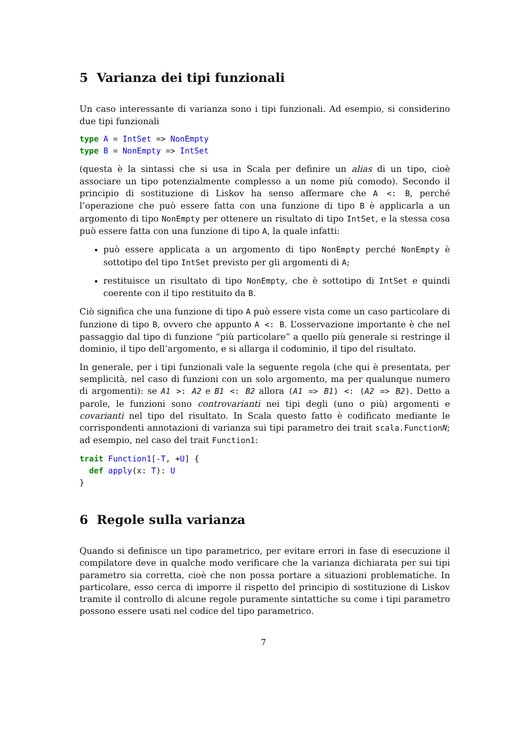5 Varianza dei tipi funzionali
Un caso interessante di varianza sono i tipi funzionali. Ad esempio, si considerino due tipi funzionali
type A = IntSet => NonEmpty
type B = NonEmpty => IntSet
(questa è la sintassi che si usa in Scala per definire un alias di un tipo, cioè associare un tipo potenzialmente complesso a un nome più comodo). Secondo il principio di sostituzione di Liskov ha senso affermare che A <: B, perché l’operazione che può essere fatta con una funzione di tipo B è applicarla a un argomento di tipo NonEmpty per ottenere un risultato di tipo IntSet, e la stessa cosa può essere fatta con una funzione di tipo A, la quale infatti:
può essere applicata a un argomento di tipo NonEmpty perché NonEmpty è sottotipo del tipo IntSet previsto per gli argomenti di A;
restituisce un risultato di tipo NonEmpty, che è sottotipo di IntSet e quindi coerente con il tipo restituito da B.
Ciò significa che una funzione di tipo A può essere vista come un caso particolare di funzione di tipo B, ovvero che appunto A <: B. L’osservazione importante è che nel passaggio dal tipo di funzione “più particolare” a quello più generale si restringe il dominio, il tipo dell’argomento, e si allarga il codominio, il tipo del risultato.
In generale, per i tipi funzionali vale la seguente regola (che qui è presentata, per semplicità, nel caso di funzioni con un solo argomento, ma per qualunque numero di argomenti): se A1 >: A2 e B1 <: B2 allora (A1 => B1) <: (A2 => B2). Detto a parole, le funzioni sono controvarianti nei tipi degli (uno o più) argomenti e covarianti nel tipo del risultato. In Scala questo fatto è codificato mediante le corrispondenti annotazioni di varianza sui tipi parametro dei trait scala.FunctionN; ad esempio, nel caso del trait Function1:
trait Function1[-T, +U] {
  def apply(x: T): U
}
6 Regole sulla varianza
Quando si definisce un tipo parametrico, per evitare errori in fase di esecuzione il compilatore deve in qualche modo verificare che la varianza dichiarata per sui tipi parametro sia corretta, cioè che non possa portare a situazioni problematiche. In particolare, esso cerca di imporre il rispetto del principio di sostituzione di Liskov tramite il controllo di alcune regole puramente sintattiche su come i tipi parametro possono essere usati nel codice del tipo parametrico.
7